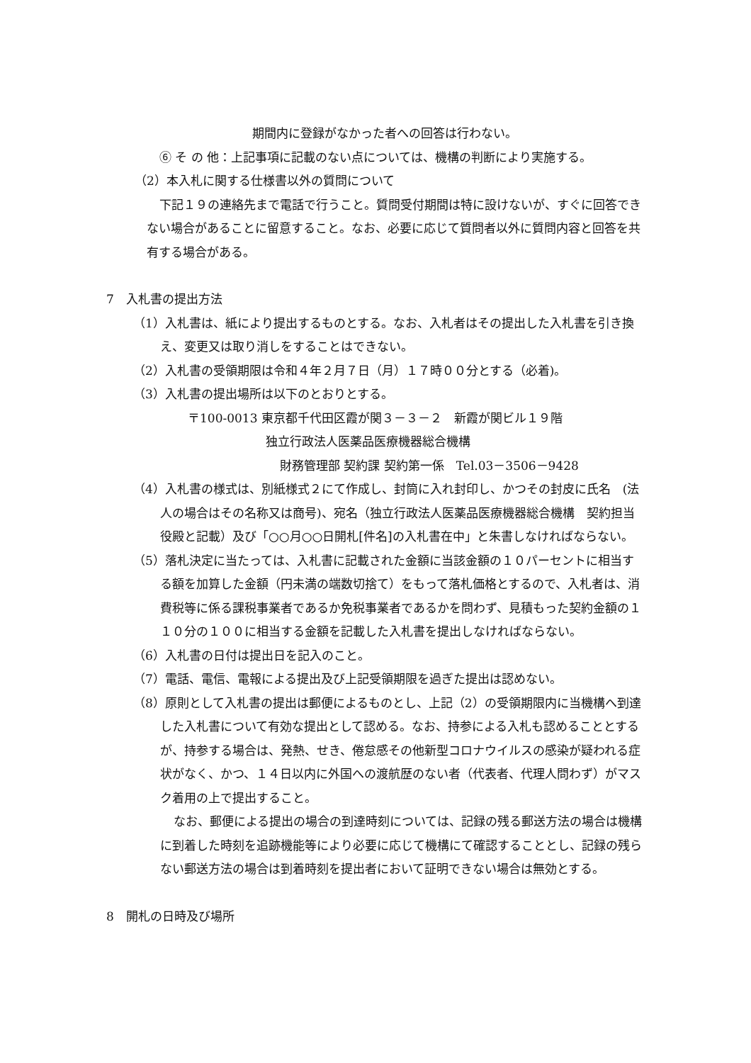期間内に登録がなかった者への回答は行わない。
⑥ そ の 他：上記事項に記載のない点については、機構の判断により実施する。
（2）本入札に関する仕様書以外の質問について
下記１９の連絡先まで電話で行うこと。質問受付期間は特に設けないが、すぐに回答できない場合があることに留意すること。なお、必要に応じて質問者以外に質問内容と回答を共有する場合がある。
7　入札書の提出方法
（1）入札書は、紙により提出するものとする。なお、入札者はその提出した入札書を引き換え、変更又は取り消しをすることはできない。
（2）入札書の受領期限は令和４年２月７日（月）１７時００分とする（必着)。
（3）入札書の提出場所は以下のとおりとする。
〒100-0013 東京都千代田区霞が関３－３－２　新霞が関ビル１９階
独立行政法人医薬品医療機器総合機構
財務管理部 契約課 契約第一係　Tel.03－3506－9428
（4）入札書の様式は、別紙様式２にて作成し、封筒に入れ封印し、かつその封皮に氏名　(法人の場合はその名称又は商号)、宛名（独立行政法人医薬品医療機器総合機構　契約担当役殿と記載）及び「○○月○○日開札[件名]の入札書在中」と朱書しなければならない。
（5）落札決定に当たっては、入札書に記載された金額に当該金額の１０パーセントに相当する額を加算した金額（円未満の端数切捨て）をもって落札価格とするので、入札者は、消費税等に係る課税事業者であるか免税事業者であるかを問わず、見積もった契約金額の１１０分の１００に相当する金額を記載した入札書を提出しなければならない。
（6）入札書の日付は提出日を記入のこと。
（7）電話、電信、電報による提出及び上記受領期限を過ぎた提出は認めない。
（8）原則として入札書の提出は郵便によるものとし、上記（2）の受領期限内に当機構へ到達した入札書について有効な提出として認める。なお、持参による入札も認めることとするが、持参する場合は、発熱、せき、倦怠感その他新型コロナウイルスの感染が疑われる症状がなく、かつ、１４日以内に外国への渡航歴のない者（代表者、代理人問わず）がマスク着用の上で提出すること。
なお、郵便による提出の場合の到達時刻については、記録の残る郵送方法の場合は機構に到着した時刻を追跡機能等により必要に応じて機構にて確認することとし、記録の残らない郵送方法の場合は到着時刻を提出者において証明できない場合は無効とする。
8　開札の日時及び場所